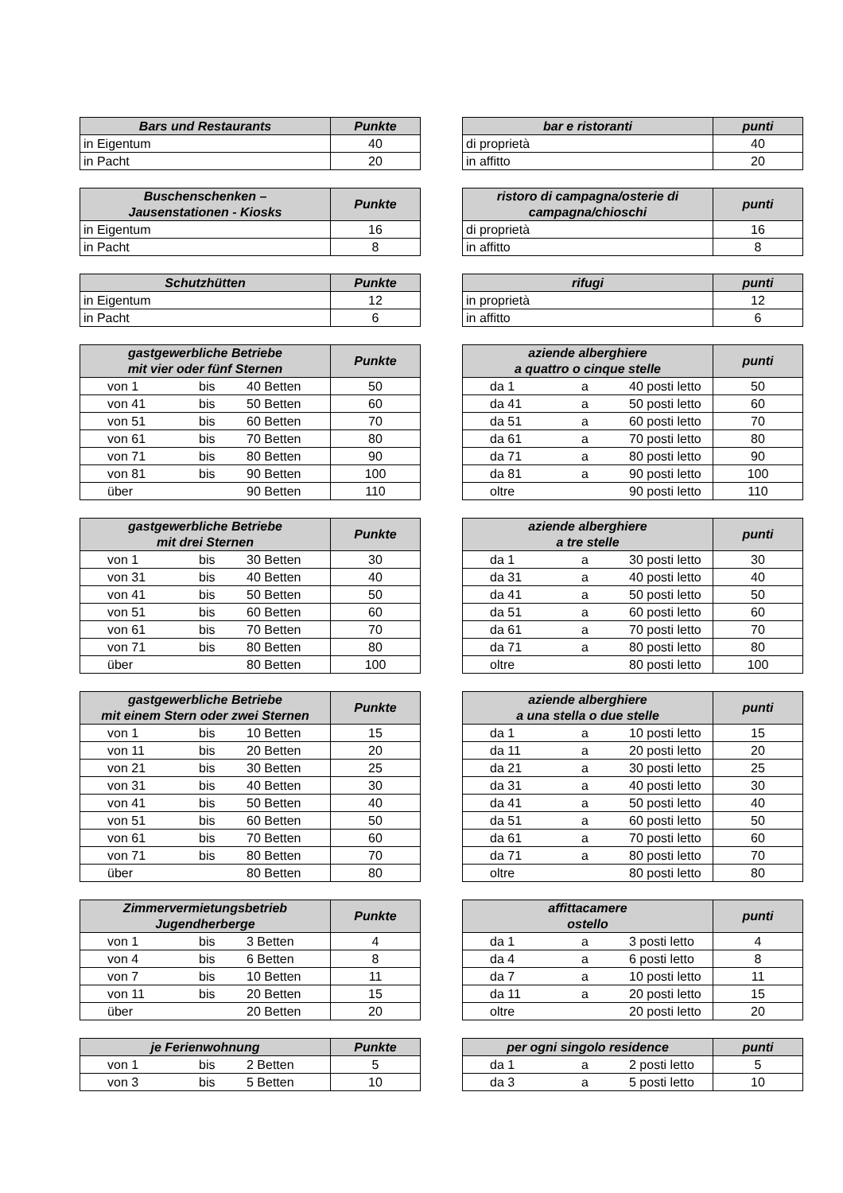| Bars und Restaurants | Punkte |
| --- | --- |
| in Eigentum | 40 |
| in Pacht | 20 |
| bar e ristoranti | punti |
| --- | --- |
| di proprietà | 40 |
| in affitto | 20 |
| Buschenschenken – Jausenstationen - Kiosks | Punkte |
| --- | --- |
| in Eigentum | 16 |
| in Pacht | 8 |
| ristoro di campagna/osterie di campagna/chioschi | punti |
| --- | --- |
| di proprietà | 16 |
| in affitto | 8 |
| Schutzhütten | Punkte |
| --- | --- |
| in Eigentum | 12 |
| in Pacht | 6 |
| rifugi | punti |
| --- | --- |
| in proprietà | 12 |
| in affitto | 6 |
| gastgewerbliche Betriebe mit vier oder fünf Sternen | Punkte |
| --- | --- |
| von 1 bis 40 Betten | 50 |
| von 41 bis 50 Betten | 60 |
| von 51 bis 60 Betten | 70 |
| von 61 bis 70 Betten | 80 |
| von 71 bis 80 Betten | 90 |
| von 81 bis 90 Betten | 100 |
| über 90 Betten | 110 |
| aziende alberghiere a quattro o cinque stelle | punti |
| --- | --- |
| da 1 a 40 posti letto | 50 |
| da 41 a 50 posti letto | 60 |
| da 51 a 60 posti letto | 70 |
| da 61 a 70 posti letto | 80 |
| da 71 a 80 posti letto | 90 |
| da 81 a 90 posti letto | 100 |
| oltre 90 posti letto | 110 |
| gastgewerbliche Betriebe mit drei Sternen | Punkte |
| --- | --- |
| von 1 bis 30 Betten | 30 |
| von 31 bis 40 Betten | 40 |
| von 41 bis 50 Betten | 50 |
| von 51 bis 60 Betten | 60 |
| von 61 bis 70 Betten | 70 |
| von 71 bis 80 Betten | 80 |
| über 80 Betten | 100 |
| aziende alberghiere a tre stelle | punti |
| --- | --- |
| da 1 a 30 posti letto | 30 |
| da 31 a 40 posti letto | 40 |
| da 41 a 50 posti letto | 50 |
| da 51 a 60 posti letto | 60 |
| da 61 a 70 posti letto | 70 |
| da 71 a 80 posti letto | 80 |
| oltre 80 posti letto | 100 |
| gastgewerbliche Betriebe mit einem Stern oder zwei Sternen | Punkte |
| --- | --- |
| von 1 bis 10 Betten | 15 |
| von 11 bis 20 Betten | 20 |
| von 21 bis 30 Betten | 25 |
| von 31 bis 40 Betten | 30 |
| von 41 bis 50 Betten | 40 |
| von 51 bis 60 Betten | 50 |
| von 61 bis 70 Betten | 60 |
| von 71 bis 80 Betten | 70 |
| über 80 Betten | 80 |
| aziende alberghiere a una stella o due stelle | punti |
| --- | --- |
| da 1 a 10 posti letto | 15 |
| da 11 a 20 posti letto | 20 |
| da 21 a 30 posti letto | 25 |
| da 31 a 40 posti letto | 30 |
| da 41 a 50 posti letto | 40 |
| da 51 a 60 posti letto | 50 |
| da 61 a 70 posti letto | 60 |
| da 71 a 80 posti letto | 70 |
| oltre 80 posti letto | 80 |
| Zimmervermietungsbetrieb Jugendherberge | Punkte |
| --- | --- |
| von 1 bis 3 Betten | 4 |
| von 4 bis 6 Betten | 8 |
| von 7 bis 10 Betten | 11 |
| von 11 bis 20 Betten | 15 |
| über 20 Betten | 20 |
| affittacamere ostello | punti |
| --- | --- |
| da 1 a 3 posti letto | 4 |
| da 4 a 6 posti letto | 8 |
| da 7 a 10 posti letto | 11 |
| da 11 a 20 posti letto | 15 |
| oltre 20 posti letto | 20 |
| je Ferienwohnung | Punkte |
| --- | --- |
| von 1 bis 2 Betten | 5 |
| von 3 bis 5 Betten | 10 |
| per ogni singolo residence | punti |
| --- | --- |
| da 1 a 2 posti letto | 5 |
| da 3 a 5 posti letto | 10 |